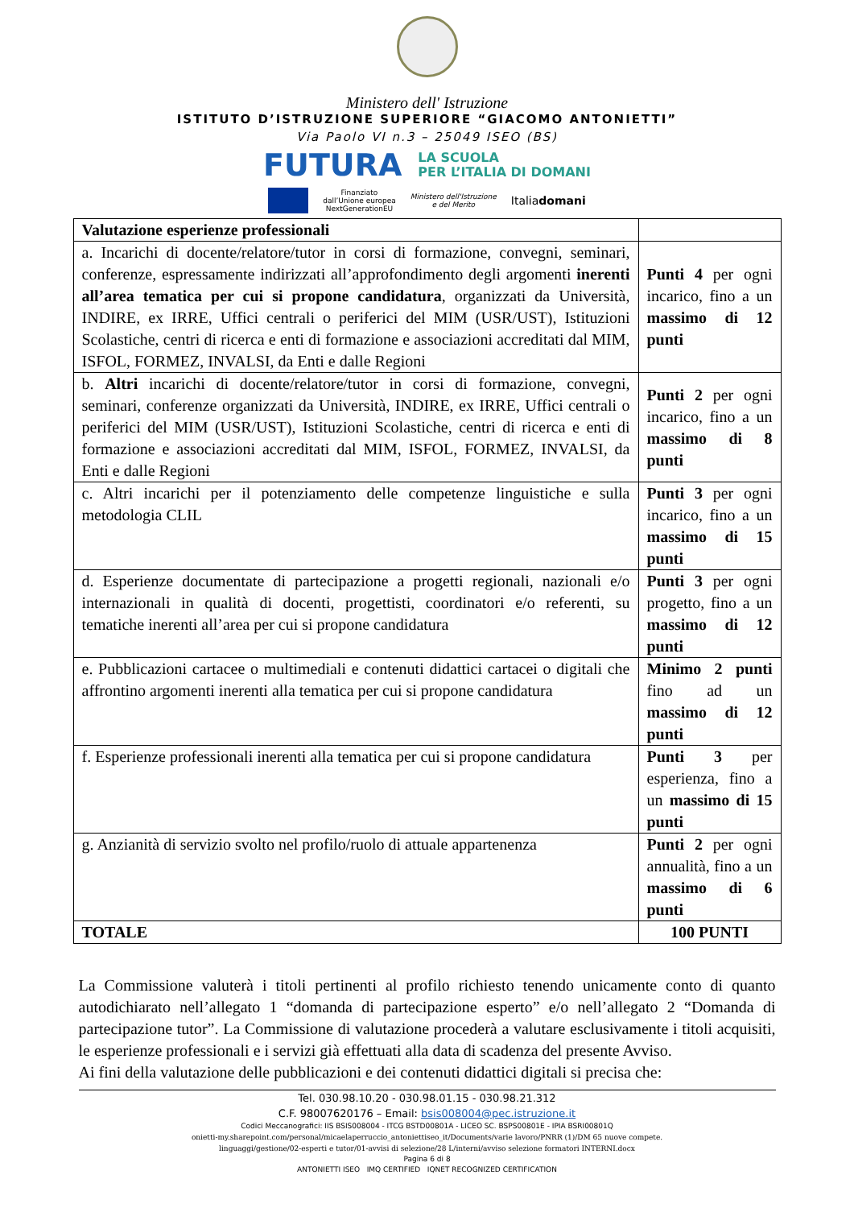Ministero dell' Istruzione
ISTITUTO D’ISTRUZIONE SUPERIORE “GIACOMO ANTONIETTI”
Via Paolo VI n.3 – 25049 ISEO (BS)
FUTURA LA SCUOLA
PER L’ITALIA DI DOMANI
Finanziato
dall’Unione europea
NextGenerationEU Ministero dell'Istruzione
e del Merito Italiadomani
| Valutazione esperienze professionali | |
| --- | --- |
| a. Incarichi di docente/relatore/tutor in corsi di formazione, convegni, seminari, conferenze, espressamente indirizzati all’approfondimento degli argomenti inerenti all’area tematica per cui si propone candidatura , organizzati da Università, INDIRE, ex IRRE, Uffici centrali o periferici del MIM (USR/UST), Istituzioni Scolastiche, centri di ricerca e enti di formazione e associazioni accreditati dal MIM, ISFOL, FORMEZ, INVALSI, da Enti e dalle Regioni | Punti 4 per ogni incarico, fino a un massimo di 12 punti |
| b. Altri incarichi di docente/relatore/tutor in corsi di formazione, convegni, seminari, conferenze organizzati da Università, INDIRE, ex IRRE, Uffici centrali o periferici del MIM (USR/UST), Istituzioni Scolastiche, centri di ricerca e enti di formazione e associazioni accreditati dal MIM, ISFOL, FORMEZ, INVALSI, da Enti e dalle Regioni | Punti 2 per ogni incarico, fino a un massimo di 8 punti |
| c. Altri incarichi per il potenziamento delle competenze linguistiche e sulla metodologia CLIL | Punti 3 per ogni incarico, fino a un massimo di 15 punti |
| d. Esperienze documentate di partecipazione a progetti regionali, nazionali e/o internazionali in qualità di docenti, progettisti, coordinatori e/o referenti, su tematiche inerenti all’area per cui si propone candidatura | Punti 3 per ogni progetto, fino a un massimo di 12 punti |
| e. Pubblicazioni cartacee o multimediali e contenuti didattici cartacei o digitali che affrontino argomenti inerenti alla tematica per cui si propone candidatura | Minimo 2 punti fino ad un massimo di 12 punti |
| f. Esperienze professionali inerenti alla tematica per cui si propone candidatura | Punti 3 per esperienza, fino a un massimo di 15 punti |
| g. Anzianità di servizio svolto nel profilo/ruolo di attuale appartenenza | Punti 2 per ogni annualità, fino a un massimo di 6 punti |
| TOTALE | 100 PUNTI |
La Commissione valuterà i titoli pertinenti al profilo richiesto tenendo unicamente conto di quanto autodichiarato nell’allegato 1 “domanda di partecipazione esperto” e/o nell’allegato 2 “Domanda di partecipazione tutor”. La Commissione di valutazione procederà a valutare esclusivamente i titoli acquisiti, le esperienze professionali e i servizi già effettuati alla data di scadenza del presente Avviso.
Ai fini della valutazione delle pubblicazioni e dei contenuti didattici digitali si precisa che:
Tel. 030.98.10.20 - 030.98.01.15 - 030.98.21.312
C.F. 98007620176 – Email: bsis008004@pec.istruzione.it
Codici Meccanografici: IIS BSIS008004 - ITCG BSTD00801A - LICEO SC. BSPS00801E - IPIA BSRI00801Q
onietti-my.sharepoint.com/personal/micaelaperruccio_antoniettiseo_it/Documents/varie lavoro/PNRR (1)/DM 65 nuove compete.
linguaggi/gestione/02-esperti e tutor/01-avvisi di selezione/28 L/interni/avviso selezione formatori INTERNI.docx
Pagina 6 di 8
ANTONIETTI ISEO IMQ CERTIFIED IQNET RECOGNIZED CERTIFICATION